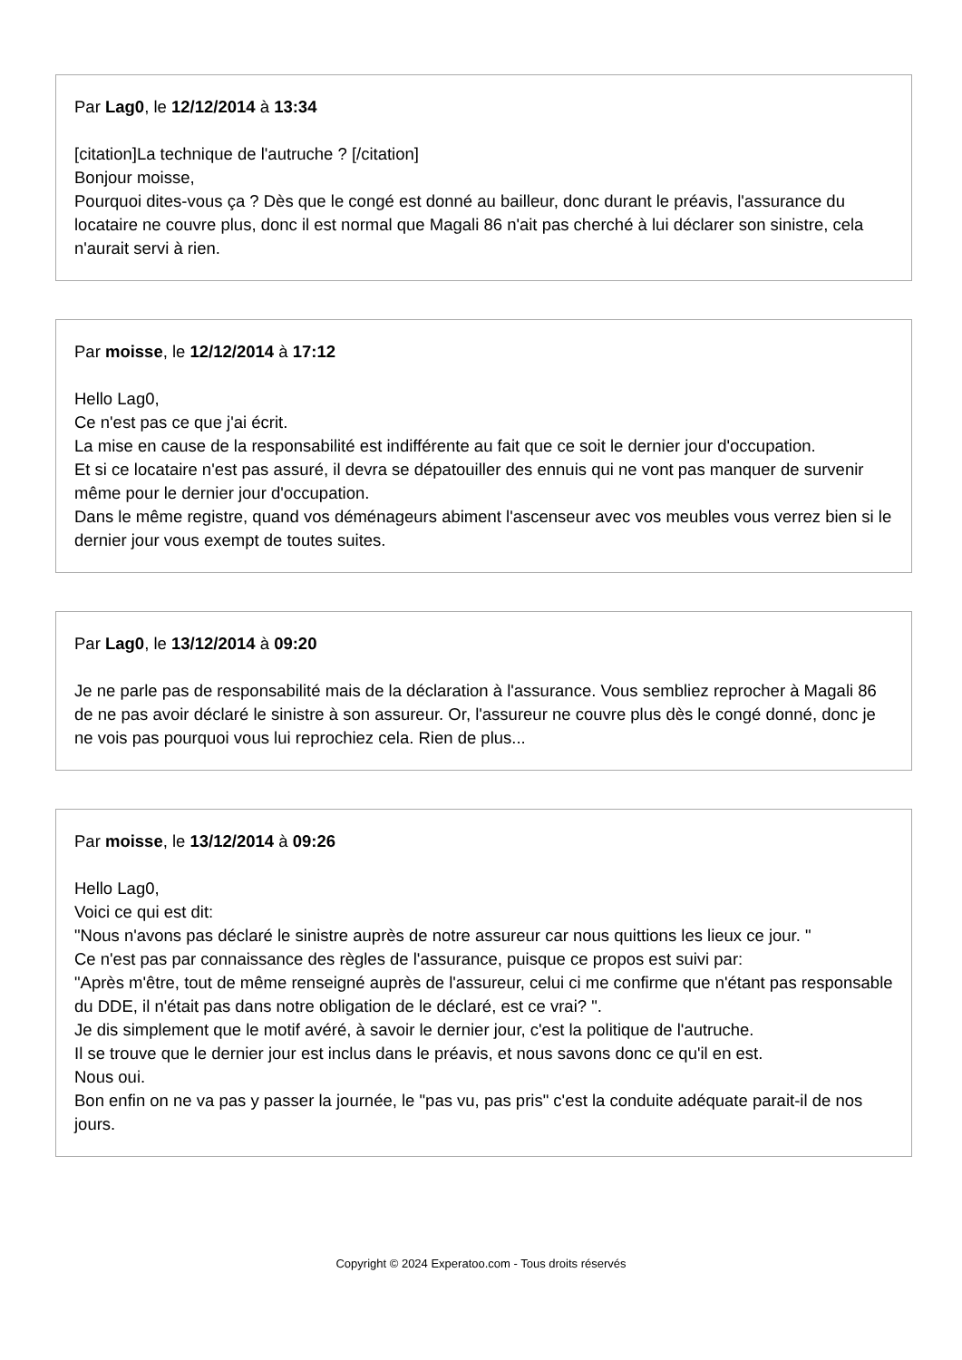Par Lag0, le 12/12/2014 à 13:34
[citation]La technique de l'autruche ? [/citation]
Bonjour moisse,
Pourquoi dites-vous ça ? Dès que le congé est donné au bailleur, donc durant le préavis, l'assurance du locataire ne couvre plus, donc il est normal que Magali 86 n'ait pas cherché à lui déclarer son sinistre, cela n'aurait servi à rien.
Par moisse, le 12/12/2014 à 17:12
Hello Lag0,
Ce n'est pas ce que j'ai écrit.
La mise en cause de la responsabilité est indifférente au fait que ce soit le dernier jour d'occupation.
Et si ce locataire n'est pas assuré, il devra se dépatouiller des ennuis qui ne vont pas manquer de survenir même pour le dernier jour d'occupation.
Dans le même registre, quand vos déménageurs abiment l'ascenseur avec vos meubles vous verrez bien si le dernier jour vous exempt de toutes suites.
Par Lag0, le 13/12/2014 à 09:20
Je ne parle pas de responsabilité mais de la déclaration à l'assurance. Vous sembliez reprocher à Magali 86 de ne pas avoir déclaré le sinistre à son assureur. Or, l'assureur ne couvre plus dès le congé donné, donc je ne vois pas pourquoi vous lui reprochiez cela. Rien de plus...
Par moisse, le 13/12/2014 à 09:26
Hello Lag0,
Voici ce qui est dit:
"Nous n'avons pas déclaré le sinistre auprès de notre assureur car nous quittions les lieux ce jour. "
Ce n'est pas par connaissance des règles de l'assurance, puisque ce propos est suivi par:
"Après m'être, tout de même renseigné auprès de l'assureur, celui ci me confirme que n'étant pas responsable du DDE, il n'était pas dans notre obligation de le déclaré, est ce vrai? ".
Je dis simplement que le motif avéré, à savoir le dernier jour, c'est la politique de l'autruche.
Il se trouve que le dernier jour est inclus dans le préavis, et nous savons donc ce qu'il en est.
Nous oui.
Bon enfin on ne va pas y passer la journée, le "pas vu, pas pris" c'est la conduite adéquate parait-il de nos jours.
Copyright © 2024 Experatoo.com - Tous droits réservés